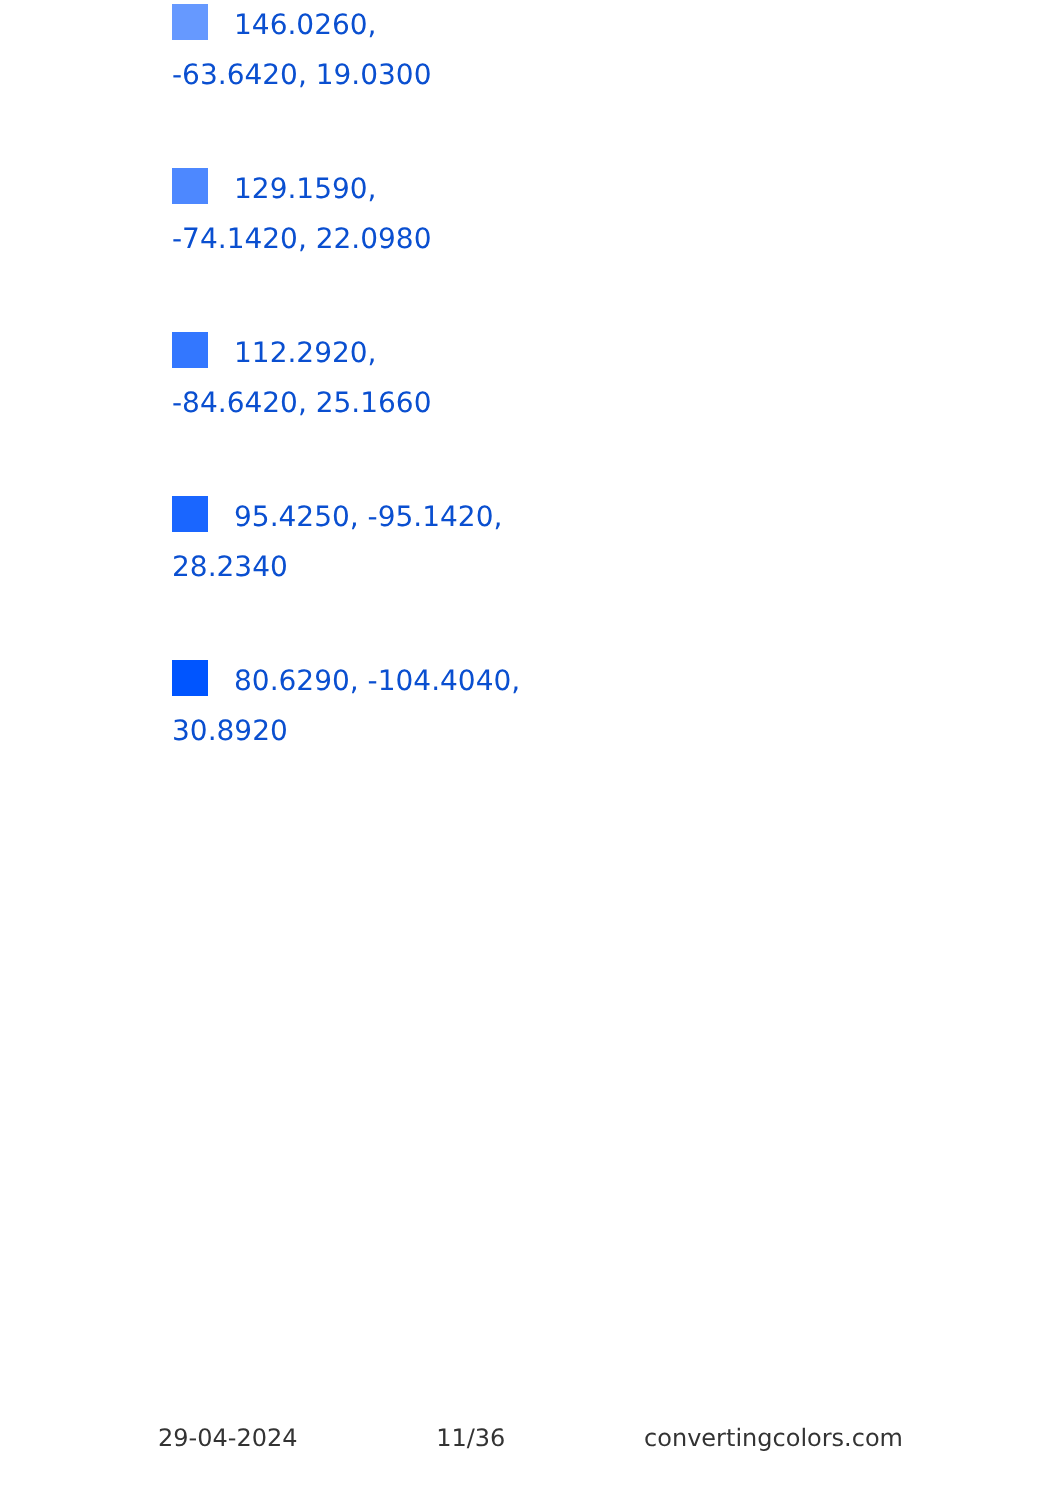146.0260, -63.6420, 19.0300
129.1590, -74.1420, 22.0980
112.2920, -84.6420, 25.1660
95.4250, -95.1420, 28.2340
80.6290, -104.4040, 30.8920
29-04-2024 11/36 convertingcolors.com